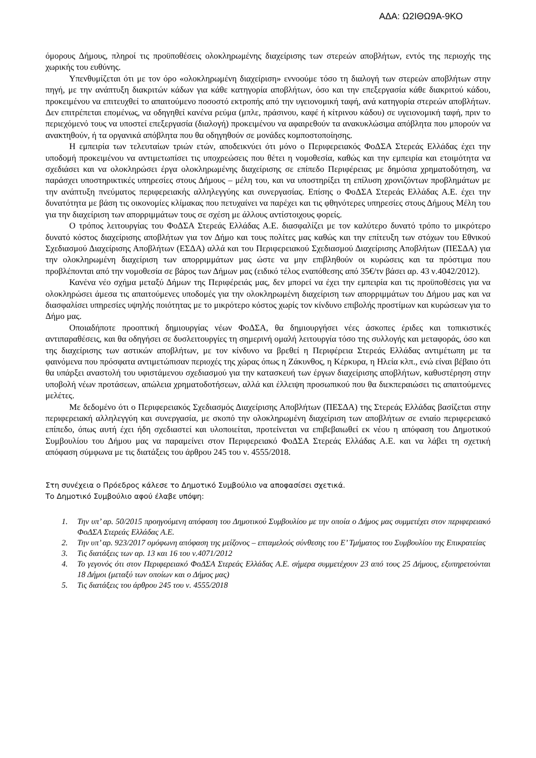ΑΔΑ: Ω2ΙΘΩ9Α-9ΚΟ
όμορους Δήμους, πληροί τις προϋποθέσεις ολοκληρωμένης διαχείρισης των στερεών αποβλήτων, εντός της περιοχής της χωρικής του ευθύνης.
Υπενθυμίζεται ότι με τον όρο «ολοκληρωμένη διαχείριση» εννοούμε τόσο τη διαλογή των στερεών αποβλήτων στην πηγή, με την ανάπτυξη διακριτών κάδων για κάθε κατηγορία αποβλήτων, όσο και την επεξεργασία κάθε διακριτού κάδου, προκειμένου να επιτευχθεί το απαιτούμενο ποσοστό εκτροπής από την υγειονομική ταφή, ανά κατηγορία στερεών αποβλήτων. Δεν επιτρέπεται επομένως, να οδηγηθεί κανένα ρεύμα (μπλε, πράσινου, καφέ ή κίτρινου κάδου) σε υγειονομική ταφή, πριν το περιεχόμενό τους να υποστεί επεξεργασία (διαλογή) προκειμένου να αφαιρεθούν τα ανακυκλώσιμα απόβλητα που μπορούν να ανακτηθούν, ή τα οργανικά απόβλητα που θα οδηγηθούν σε μονάδες κομποστοποίησης.
Η εμπειρία των τελευταίων τριών ετών, αποδεικνύει ότι μόνο ο Περιφερειακός ΦοΔΣΑ Στερεάς Ελλάδας έχει την υποδομή προκειμένου να αντιμετωπίσει τις υποχρεώσεις που θέτει η νομοθεσία, καθώς και την εμπειρία και ετοιμότητα να σχεδιάσει και να ολοκληρώσει έργα ολοκληρωμένης διαχείρισης σε επίπεδο Περιφέρειας με δημόσια χρηματοδότηση, να παράσχει υποστηρικτικές υπηρεσίες στους Δήμους – μέλη του, και να υποστηρίξει τη επίλυση χρονιζόντων προβλημάτων με την ανάπτυξη πνεύματος περιφερειακής αλληλεγγύης και συνεργασίας. Επίσης ο ΦοΔΣΑ Στερεάς Ελλάδας Α.Ε. έχει την δυνατότητα με βάση τις οικονομίες κλίμακας που πετυχαίνει να παρέχει και τις φθηνότερες υπηρεσίες στους Δήμους Μέλη του για την διαχείριση των απορριμμάτων τους σε σχέση με άλλους αντίστοιχους φορείς.
Ο τρόπος λειτουργίας του ΦοΔΣΑ Στερεάς Ελλάδας Α.Ε. διασφαλίζει με τον καλύτερο δυνατό τρόπο το μικρότερο δυνατό κόστος διαχείρισης αποβλήτων για τον Δήμο και τους πολίτες μας καθώς και την επίτευξη των στόχων του Εθνικού Σχεδιασμού Διαχείρισης Αποβλήτων (ΕΣΔΑ) αλλά και του Περιφερειακού Σχεδιασμού Διαχείρισης Αποβλήτων (ΠΕΣΔΑ) για την ολοκληρωμένη διαχείριση των απορριμμάτων μας ώστε να μην επιβληθούν οι κυρώσεις και τα πρόστιμα που προβλέπονται από την νομοθεσία σε βάρος των Δήμων μας (ειδικό τέλος εναπόθεσης από 35€/τν βάσει αρ. 43 ν.4042/2012).
Κανένα νέο σχήμα μεταξύ Δήμων της Περιφέρειάς μας, δεν μπορεί να έχει την εμπειρία και τις προϋποθέσεις για να ολοκληρώσει άμεσα τις απαιτούμενες υποδομές για την ολοκληρωμένη διαχείριση των απορριμμάτων του Δήμου μας και να διασφαλίσει υπηρεσίες υψηλής ποιότητας με το μικρότερο κόστος χωρίς τον κίνδυνο επιβολής προστίμων και κυρώσεων για το Δήμο μας.
Οποιαδήποτε προοπτική δημιουργίας νέων ΦοΔΣΑ, θα δημιουργήσει νέες άσκοπες έριδες και τοπικιστικές αντιπαραθέσεις, και θα οδηγήσει σε δυσλειτουργίες τη σημερινή ομαλή λειτουργία τόσο της συλλογής και μεταφοράς, όσο και της διαχείρισης των αστικών αποβλήτων, με τον κίνδυνο να βρεθεί η Περιφέρεια Στερεάς Ελλάδας αντιμέτωπη με τα φαινόμενα που πρόσφατα αντιμετώπισαν περιοχές της χώρας όπως η Ζάκυνθος, η Κέρκυρα, η Ηλεία κλπ., ενώ είναι βέβαιο ότι θα υπάρξει αναστολή του υφιστάμενου σχεδιασμού για την κατασκευή των έργων διαχείρισης αποβλήτων, καθυστέρηση στην υποβολή νέων προτάσεων, απώλεια χρηματοδοτήσεων, αλλά και έλλειψη προσωπικού που θα διεκπεραιώσει τις απαιτούμενες μελέτες.
Με δεδομένο ότι ο Περιφερειακός Σχεδιασμός Διαχείρισης Αποβλήτων (ΠΕΣΔΑ) της Στερεάς Ελλάδας βασίζεται στην περιφερειακή αλληλεγγύη και συνεργασία, με σκοπό την ολοκληρωμένη διαχείριση των αποβλήτων σε ενιαίο περιφερειακό επίπεδο, όπως αυτή έχει ήδη σχεδιαστεί και υλοποιείται, προτείνεται να επιβεβαιωθεί εκ νέου η απόφαση του Δημοτικού Συμβουλίου του Δήμου μας να παραμείνει στον Περιφερειακό ΦοΔΣΑ Στερεάς Ελλάδας Α.Ε. και να λάβει τη σχετική απόφαση σύμφωνα με τις διατάξεις του άρθρου 245 του ν. 4555/2018.
Στη συνέχεια ο Πρόεδρος κάλεσε το Δημοτικό Συμβούλιο να αποφασίσει σχετικά.
Το Δημοτικό Συμβούλιο αφού έλαβε υπόψη:
1. Την υπ’ αρ. 50/2015 προηγούμενη απόφαση του Δημοτικού Συμβουλίου με την οποία ο Δήμος μας συμμετέχει στον περιφερειακό ΦοΔΣΑ Στερεάς Ελλάδας Α.Ε.
2. Την υπ’ αρ. 923/2017 ομόφωνη απόφαση της μείζονος – επταμελούς σύνθεσης του Ε’ Τμήματος του Συμβουλίου της Επικρατείας
3. Τις διατάξεις των αρ. 13 και 16 του ν.4071/2012
4. Το γεγονός ότι στον Περιφερειακό ΦοΔΣΑ Στερεάς Ελλάδας Α.Ε. σήμερα συμμετέχουν 23 από τους 25 Δήμους, εξυπηρετούνται 18 Δήμοι (μεταξύ των οποίων και ο Δήμος μας)
5. Τις διατάξεις του άρθρου 245 του ν. 4555/2018